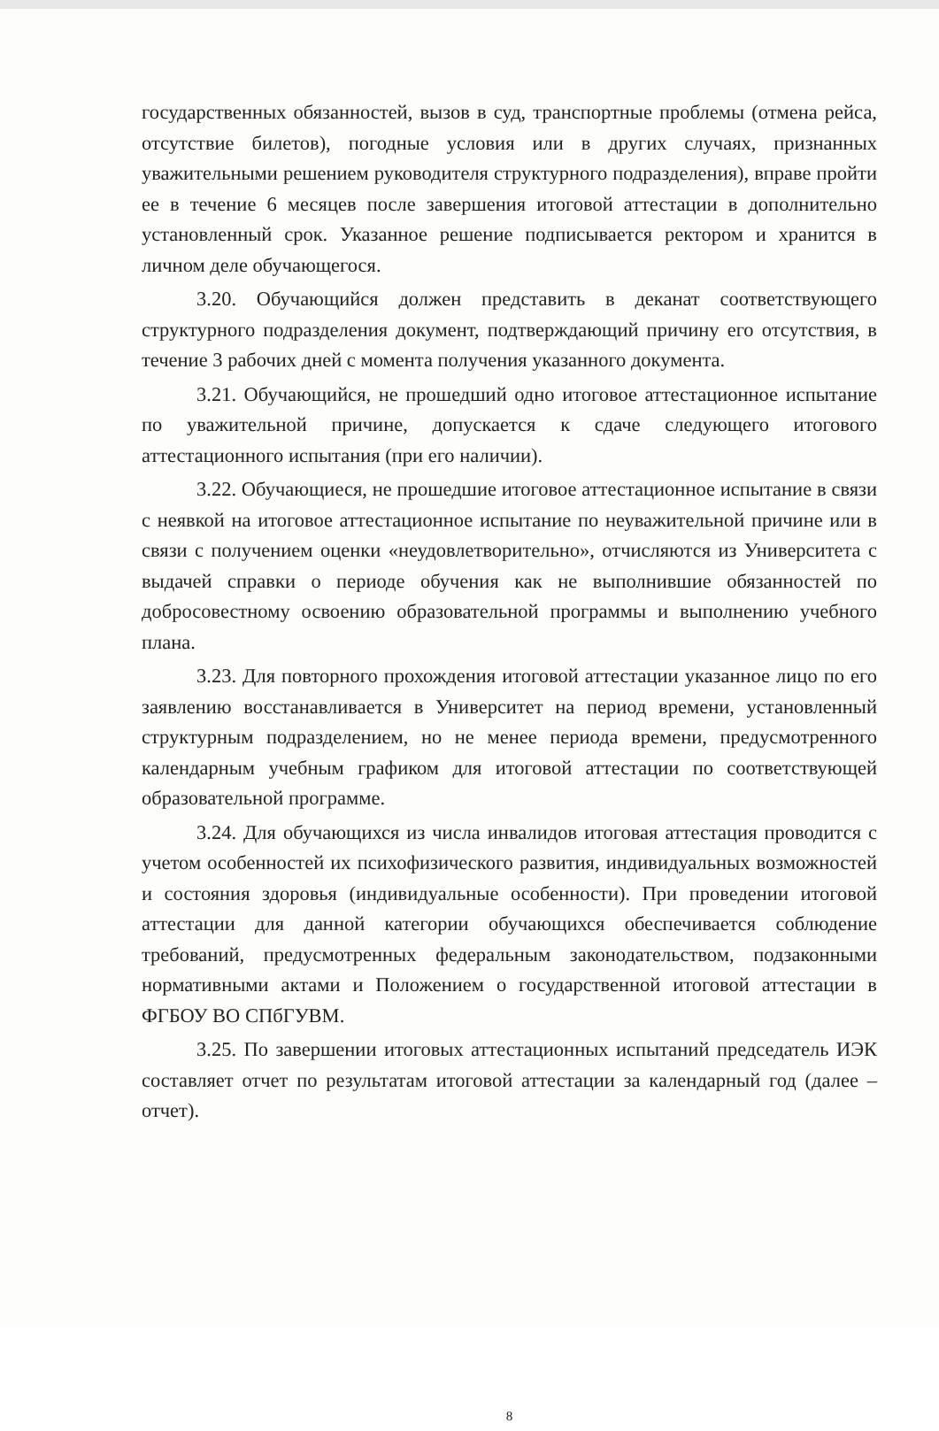государственных обязанностей, вызов в суд, транспортные проблемы (отмена рейса, отсутствие билетов), погодные условия или в других случаях, признанных уважительными решением руководителя структурного подразделения), вправе пройти ее в течение 6 месяцев после завершения итоговой аттестации в дополнительно установленный срок. Указанное решение подписывается ректором и хранится в личном деле обучающегося.
3.20. Обучающийся должен представить в деканат соответствующего структурного подразделения документ, подтверждающий причину его отсутствия, в течение 3 рабочих дней с момента получения указанного документа.
3.21. Обучающийся, не прошедший одно итоговое аттестационное испытание по уважительной причине, допускается к сдаче следующего итогового аттестационного испытания (при его наличии).
3.22. Обучающиеся, не прошедшие итоговое аттестационное испытание в связи с неявкой на итоговое аттестационное испытание по неуважительной причине или в связи с получением оценки «неудовлетворительно», отчисляются из Университета с выдачей справки о периоде обучения как не выполнившие обязанностей по добросовестному освоению образовательной программы и выполнению учебного плана.
3.23. Для повторного прохождения итоговой аттестации указанное лицо по его заявлению восстанавливается в Университет на период времени, установленный структурным подразделением, но не менее периода времени, предусмотренного календарным учебным графиком для итоговой аттестации по соответствующей образовательной программе.
3.24. Для обучающихся из числа инвалидов итоговая аттестация проводится с учетом особенностей их психофизического развития, индивидуальных возможностей и состояния здоровья (индивидуальные особенности). При проведении итоговой аттестации для данной категории обучающихся обеспечивается соблюдение требований, предусмотренных федеральным законодательством, подзаконными нормативными актами и Положением о государственной итоговой аттестации в ФГБОУ ВО СПбГУВМ.
3.25. По завершении итоговых аттестационных испытаний председатель ИЭК составляет отчет по результатам итоговой аттестации за календарный год (далее – отчет).
8